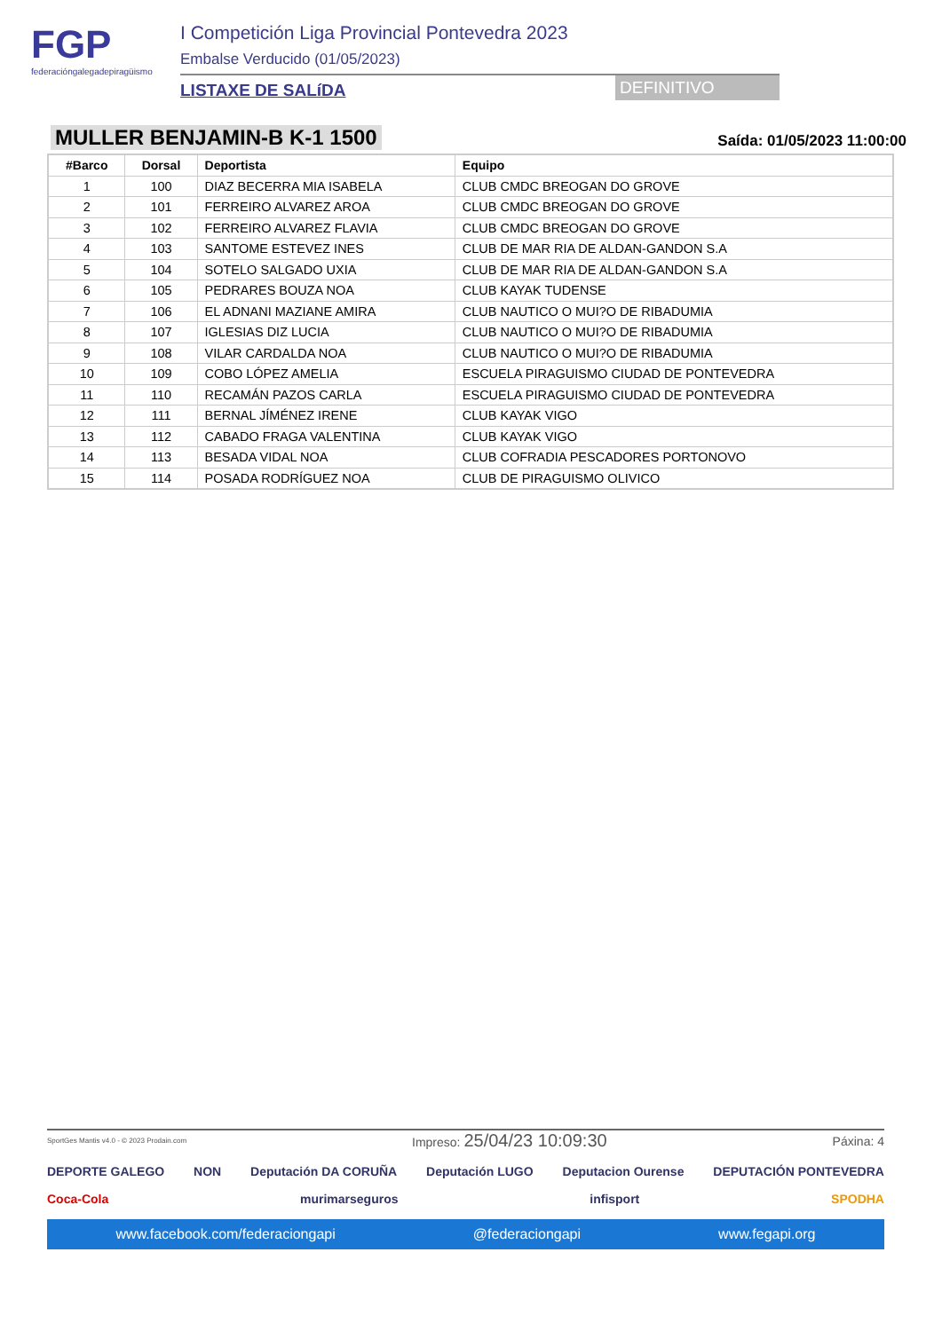FGP
federacióngalegadepiragüismo
I Competición Liga Provincial Pontevedra 2023
Embalse Verducido (01/05/2023)
LISTAXE DE SALíDA DEFINITIVO
MULLER BENJAMIN-B K-1 1500
Saída: 01/05/2023 11:00:00
| #Barco | Dorsal | Deportista | Equipo |
| --- | --- | --- | --- |
| 1 | 100 | DIAZ BECERRA MIA ISABELA | CLUB CMDC BREOGAN DO GROVE |
| 2 | 101 | FERREIRO ALVAREZ AROA | CLUB CMDC BREOGAN DO GROVE |
| 3 | 102 | FERREIRO ALVAREZ FLAVIA | CLUB CMDC BREOGAN DO GROVE |
| 4 | 103 | SANTOME ESTEVEZ INES | CLUB DE MAR RIA DE ALDAN-GANDON S.A |
| 5 | 104 | SOTELO SALGADO UXIA | CLUB DE MAR RIA DE ALDAN-GANDON S.A |
| 6 | 105 | PEDRARES BOUZA NOA | CLUB KAYAK TUDENSE |
| 7 | 106 | EL ADNANI MAZIANE AMIRA | CLUB NAUTICO O MUI?O DE RIBADUMIA |
| 8 | 107 | IGLESIAS DIZ LUCIA | CLUB NAUTICO O MUI?O DE RIBADUMIA |
| 9 | 108 | VILAR CARDALDA NOA | CLUB NAUTICO O MUI?O DE RIBADUMIA |
| 10 | 109 | COBO LÓPEZ AMELIA | ESCUELA PIRAGUISMO CIUDAD DE PONTEVEDRA |
| 11 | 110 | RECAMÁN PAZOS CARLA | ESCUELA PIRAGUISMO CIUDAD DE PONTEVEDRA |
| 12 | 111 | BERNAL JÍMÉNEZ IRENE | CLUB KAYAK VIGO |
| 13 | 112 | CABADO FRAGA VALENTINA | CLUB KAYAK VIGO |
| 14 | 113 | BESADA VIDAL NOA | CLUB COFRADIA PESCADORES PORTONOVO |
| 15 | 114 | POSADA RODRÍGUEZ NOA | CLUB DE PIRAGUISMO OLIVICO |
SportGes Mantis v4.0 - © 2023 Prodain.com Impreso: 25/04/23 10:09:30 Páxina: 4
DEPORTE GALEGO NON Deputación DA CORUÑA Deputación LUGO Deputacion Ourense DEPUTACIÓN PONTEVEDRA
Coca-Cola murimarseguros infisport SPODHA
www.facebook.com/federaciongapi @federaciongapi www.fegapi.org